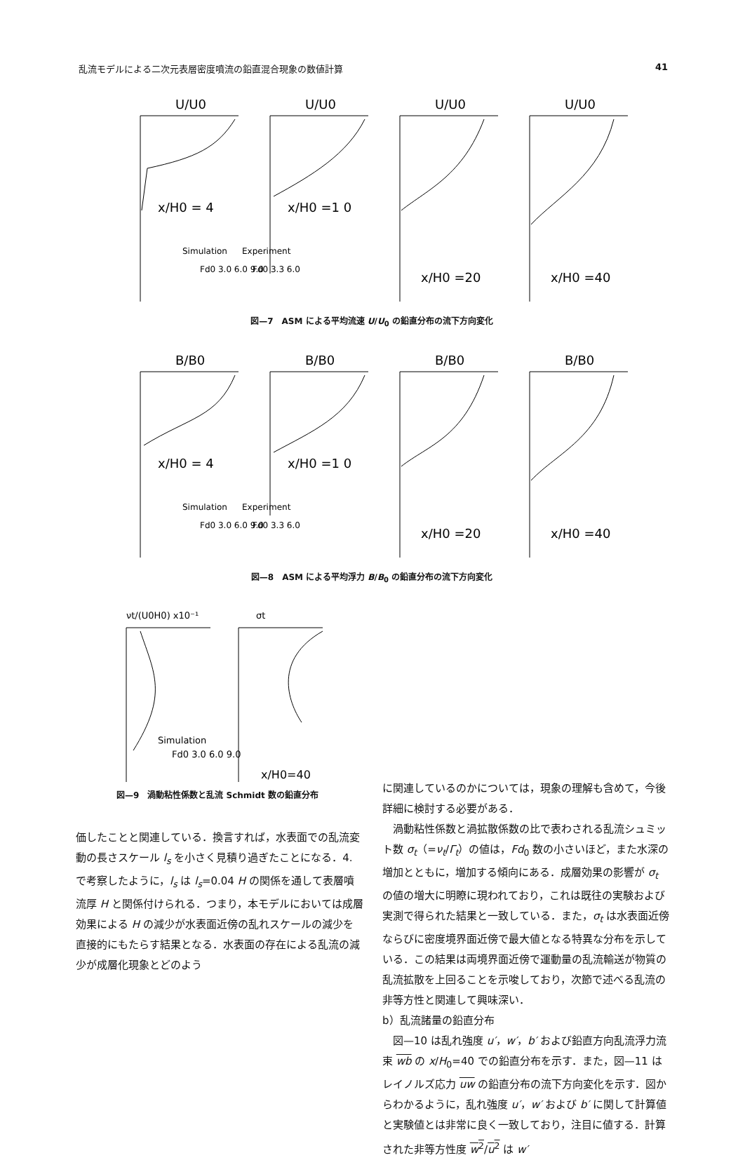乱流モデルによる二次元表層密度噴流の鉛直混合現象の数値計算 41
U/U0
U/U0
U/U0
U/U0
x/H0 = 4
x/H0 =1 0
x/H0 =20
x/H0 =40
Simulation
Experiment
Fd0 3.0 6.0 9.0
Fd0 3.3 6.0
図—7　ASM による平均流速 U/U<sub>0</sub> の鉛直分布の流下方向変化
B/B0
B/B0
B/B0
B/B0
x/H0 = 4
x/H0 =1 0
x/H0 =20
x/H0 =40
Simulation
Experiment
Fd0 3.0 6.0 9.0
Fd0 3.3 6.0
図—8　ASM による平均浮力 B/B<sub>0</sub> の鉛直分布の流下方向変化
νt/(U0H0) x10⁻¹
σt
Simulation
Fd0 3.0 6.0 9.0
x/H0=40
図—9　渦動粘性係数と乱流 Schmidt 数の鉛直分布
に関連しているのかについては，現象の理解も含めて，今後詳細に検討する必要がある．
渦動粘性係数と渦拡散係数の比で表わされる乱流シュミット数 σ<sub>t</sub>（=ν<sub>t</sub>/Γ<sub>t</sub>）の値は，Fd<sub>0</sub> 数の小さいほど，また水深の増加とともに，増加する傾向にある．成層効果の影響が σ<sub>t</sub> の値の増大に明瞭に現われており，これは既往の実験および実測で得られた結果と一致している．また，σ<sub>t</sub> は水表面近傍ならびに密度境界面近傍で最大値となる特異な分布を示している．この結果は両境界面近傍で運動量の乱流輸送が物質の乱流拡散を上回ることを示唆しており，次節で述べる乱流の非等方性と関連して興味深い．
b）乱流諸量の鉛直分布
図—10 は乱れ強度 u′，w′，b′ および鉛直方向乱流浮力流束 wb の x/H<sub>0</sub>=40 での鉛直分布を示す．また，図—11 はレイノルズ応力 uw の鉛直分布の流下方向変化を示す．図からわかるように，乱れ強度 u′，w′ および b′ に関して計算値と実験値とは非常に良く一致しており，注目に値する．計算された非等方性度 w<sup>2</sup>/u<sup>2</sup> は w′
価したことと関連している．換言すれば，水表面での乱流変動の長さスケール l<sub>s</sub> を小さく見積り過ぎたことになる．4. で考察したように，l<sub>s</sub> は l<sub>s</sub>=0.04 H の関係を通して表層噴流厚 H と関係付けられる．つまり，本モデルにおいては成層効果による H の減少が水表面近傍の乱れスケールの減少を直接的にもたらす結果となる．水表面の存在による乱流の減少が成層化現象とどのよう